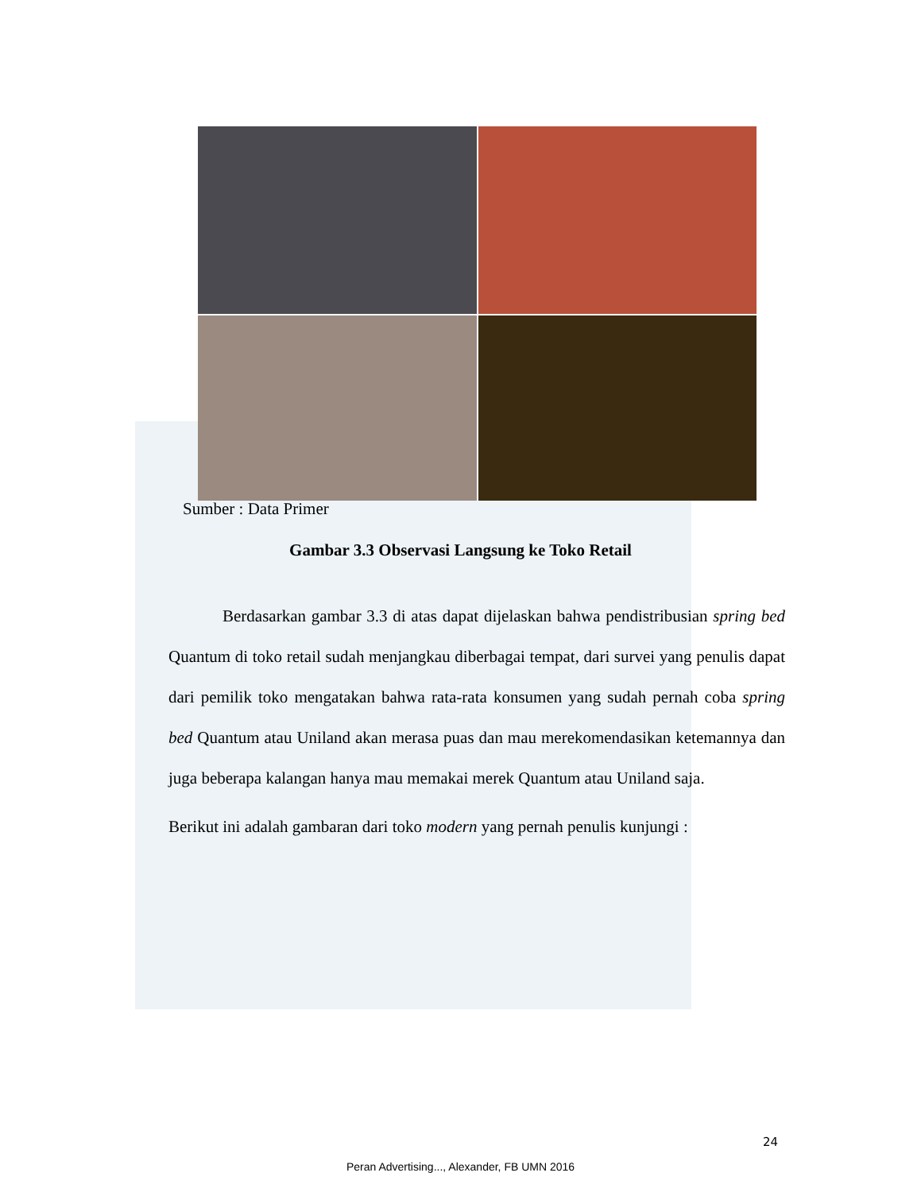Sumber : Data Primer
Gambar 3.3 Observasi Langsung ke Toko Retail
Berdasarkan gambar 3.3 di atas dapat dijelaskan bahwa pendistribusian spring bed Quantum di toko retail sudah menjangkau diberbagai tempat, dari survei yang penulis dapat dari pemilik toko mengatakan bahwa rata-rata konsumen yang sudah pernah coba spring bed Quantum atau Uniland akan merasa puas dan mau merekomendasikan ketemannya dan juga beberapa kalangan hanya mau memakai merek Quantum atau Uniland saja.
Berikut ini adalah gambaran dari toko modern yang pernah penulis kunjungi :
24
Peran Advertising..., Alexander, FB UMN 2016